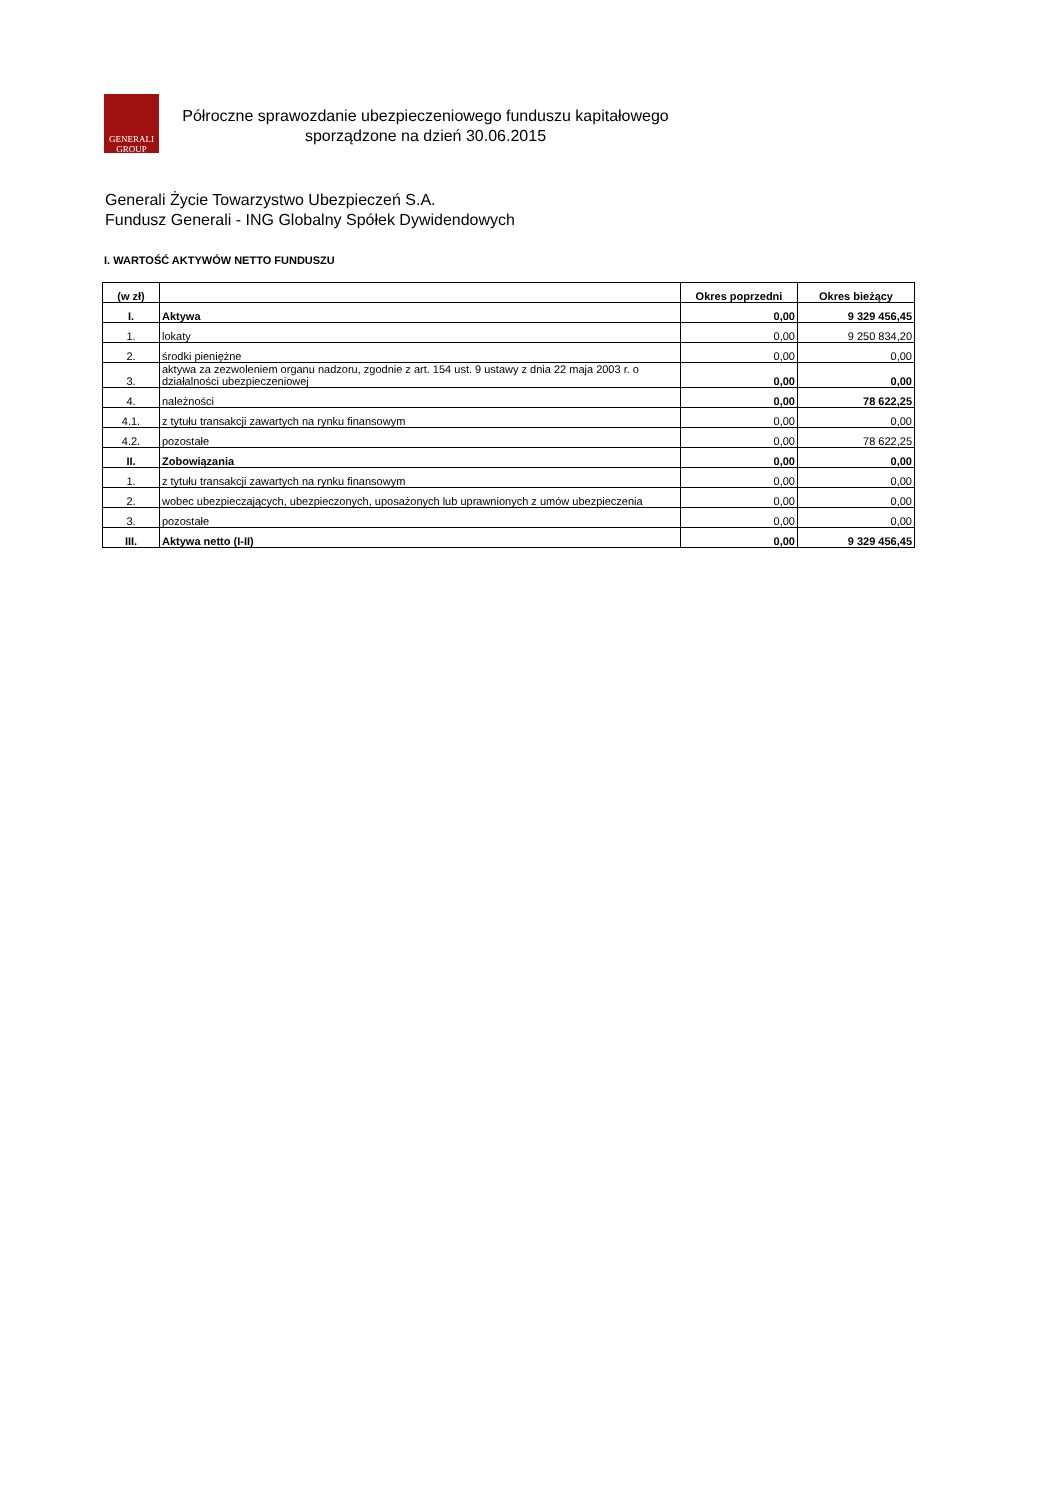GENERALI
GROUP
Półroczne sprawozdanie ubezpieczeniowego funduszu kapitałowego
sporządzone na dzień 30.06.2015
Generali Życie Towarzystwo Ubezpieczeń S.A.
Fundusz Generali - ING Globalny Spółek Dywidendowych
I. WARTOŚĆ AKTYWÓW NETTO FUNDUSZU
| (w zł) | | Okres poprzedni | Okres bieżący |
| --- | --- | --- | --- |
| I. | Aktywa | 0,00 | 9 329 456,45 |
| 1. | lokaty | 0,00 | 9 250 834,20 |
| 2. | środki pieniężne | 0,00 | 0,00 |
| 3. | aktywa za zezwoleniem organu nadzoru, zgodnie z art. 154 ust. 9 ustawy z dnia 22 maja 2003 r. o działalności ubezpieczeniowej | 0,00 | 0,00 |
| 4. | należności | 0,00 | 78 622,25 |
| 4.1. | z tytułu transakcji zawartych na rynku finansowym | 0,00 | 0,00 |
| 4.2. | pozostałe | 0,00 | 78 622,25 |
| II. | Zobowiązania | 0,00 | 0,00 |
| 1. | z tytułu transakcji zawartych na rynku finansowym | 0,00 | 0,00 |
| 2. | wobec ubezpieczających, ubezpieczonych, uposażonych lub uprawnionych z umów ubezpieczenia | 0,00 | 0,00 |
| 3. | pozostałe | 0,00 | 0,00 |
| III. | Aktywa netto (I-II) | 0,00 | 9 329 456,45 |